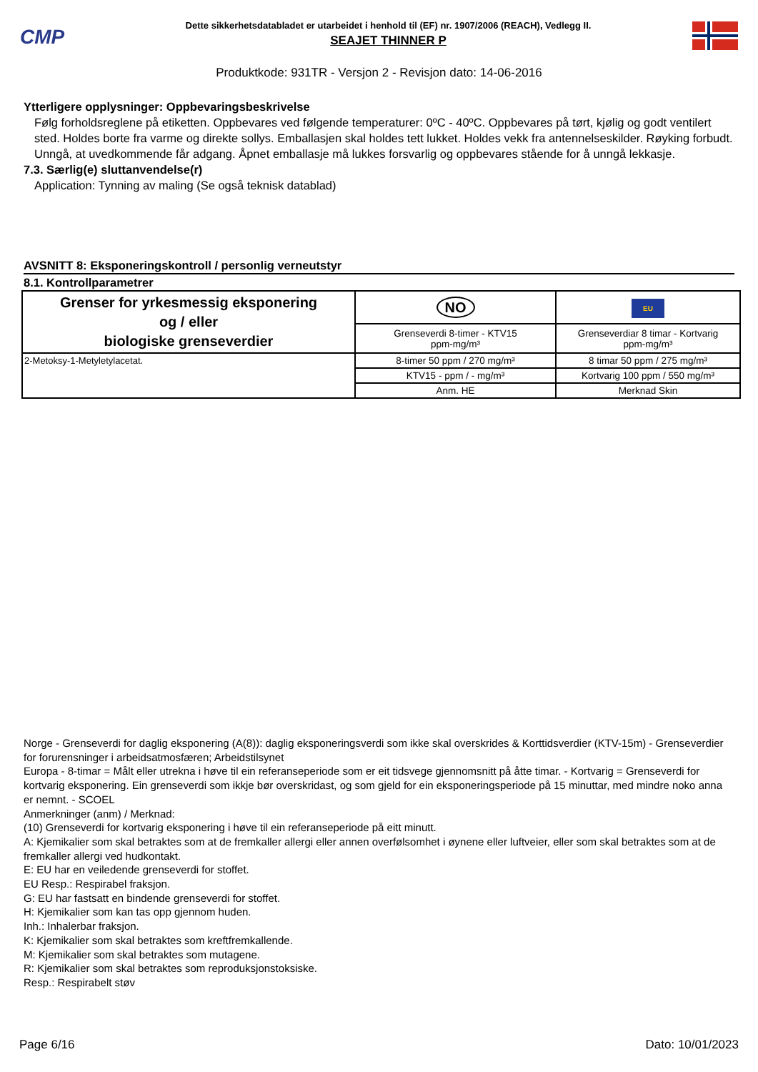CMP
Dette sikkerhetsdatabladet er utarbeidet i henhold til (EF) nr. 1907/2006 (REACH), Vedlegg II.
SEAJET THINNER P
Produktkode: 931TR - Versjon 2 - Revisjon dato: 14-06-2016
Ytterligere opplysninger: Oppbevaringsbeskrivelse
Følg forholdsreglene på etiketten. Oppbevares ved følgende temperaturer: 0ºC - 40ºC. Oppbevares på tørt, kjølig og godt ventilert sted. Holdes borte fra varme og direkte sollys. Emballasjen skal holdes tett lukket. Holdes vekk fra antennelseskilder. Røyking forbudt. Unngå, at uvedkommende får adgang. Åpnet emballasje må lukkes forsvarlig og oppbevares stående for å unngå lekkasje.
7.3. Særlig(e) sluttanvendelse(r)
Application: Tynning av maling (Se også teknisk datablad)
AVSNITT 8: Eksponeringskontroll / personlig verneutstyr
8.1. Kontrollparametrer
| Grenser for yrkesmessig eksponering og / eller biologiske grenseverdier | NO | EU |
| --- | --- | --- |
| | Grenseverdi 8-timer - KTV15 ppm-mg/m³ | Grenseverdiar 8 timar - Kortvarig ppm-mg/m³ |
| 2-Metoksy-1-Metyletylacetat. | 8-timer 50 ppm / 270 mg/m³ | 8 timar 50 ppm / 275 mg/m³ |
| | KTV15 - ppm / - mg/m³ | Kortvarig 100 ppm / 550 mg/m³ |
| | Anm. HE | Merknad Skin |
Norge - Grenseverdi for daglig eksponering (A(8)): daglig eksponeringsverdi som ikke skal overskrides & Korttidsverdier (KTV-15m) - Grenseverdier for forurensninger i arbeidsatmosfæren; Arbeidstilsynet
Europa - 8-timar = Målt eller utrekna i høve til ein referanseperiode som er eit tidsvege gjennomsnitt på åtte timar. - Kortvarig = Grenseverdi for kortvarig eksponering. Ein grenseverdi som ikkje bør overskridast, og som gjeld for ein eksponeringsperiode på 15 minuttar, med mindre noko anna er nemnt. - SCOEL
Anmerkninger (anm) / Merknad:
(10) Grenseverdi for kortvarig eksponering i høve til ein referanseperiode på eitt minutt.
A: Kjemikalier som skal betraktes som at de fremkaller allergi eller annen overfølsomhet i øynene eller luftveier, eller som skal betraktes som at de fremkaller allergi ved hudkontakt.
E: EU har en veiledende grenseverdi for stoffet.
EU Resp.: Respirabel fraksjon.
G: EU har fastsatt en bindende grenseverdi for stoffet.
H: Kjemikalier som kan tas opp gjennom huden.
Inh.: Inhalerbar fraksjon.
K: Kjemikalier som skal betraktes som kreftfremkallende.
M: Kjemikalier som skal betraktes som mutagene.
R: Kjemikalier som skal betraktes som reproduksjonstoksiske.
Resp.: Respirabelt støv
Page 6/16 Dato: 10/01/2023